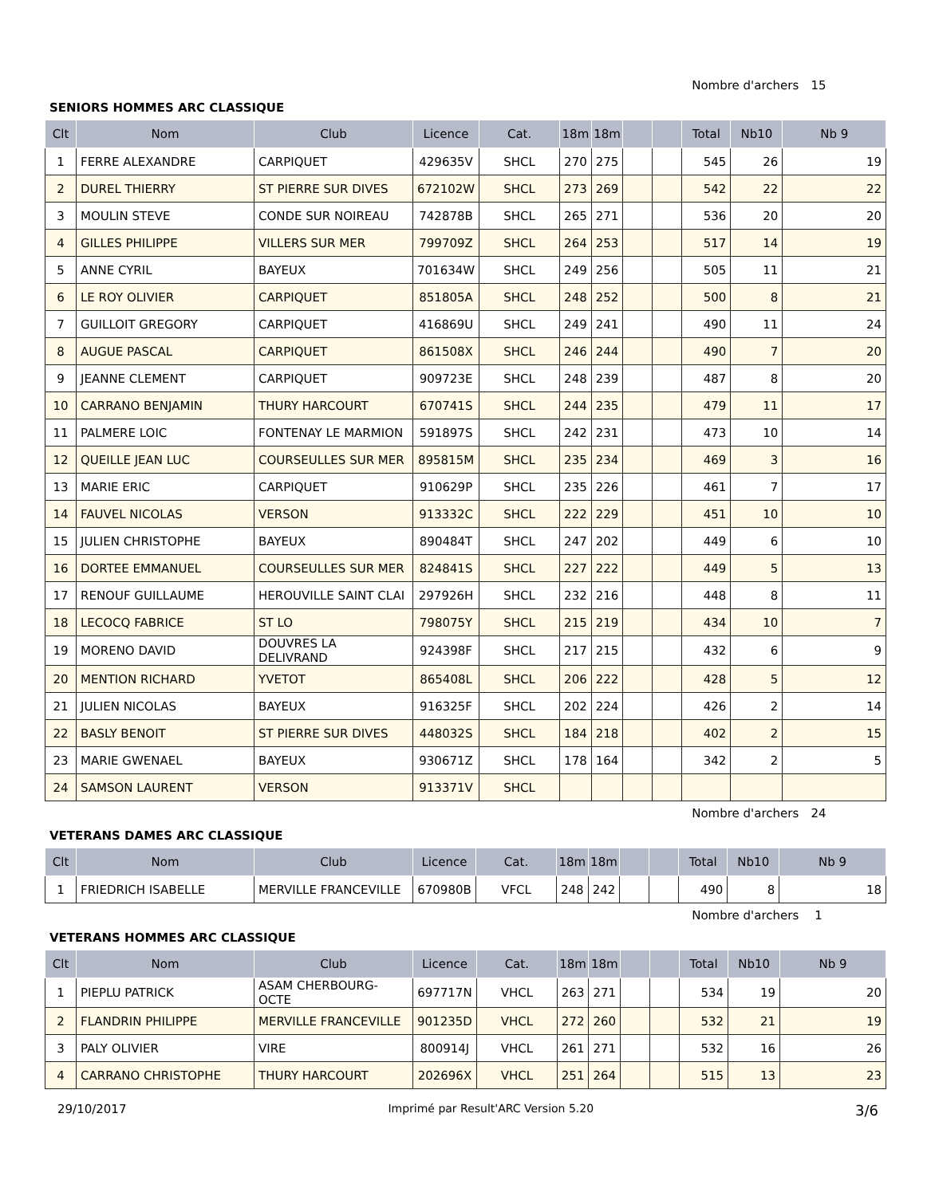Nombre d'archers 15
SENIORS HOMMES ARC CLASSIQUE
| Clt | Nom | Club | Licence | Cat. | 18m | 18m | | | Total | Nb10 | Nb 9 |
| --- | --- | --- | --- | --- | --- | --- | --- | --- | --- | --- | --- |
| 1 | FERRE ALEXANDRE | CARPIQUET | 429635V | SHCL | 270 | 275 | | | 545 | 26 | 19 |
| 2 | DUREL THIERRY | ST PIERRE SUR DIVES | 672102W | SHCL | 273 | 269 | | | 542 | 22 | 22 |
| 3 | MOULIN STEVE | CONDE SUR NOIREAU | 742878B | SHCL | 265 | 271 | | | 536 | 20 | 20 |
| 4 | GILLES PHILIPPE | VILLERS SUR MER | 799709Z | SHCL | 264 | 253 | | | 517 | 14 | 19 |
| 5 | ANNE CYRIL | BAYEUX | 701634W | SHCL | 249 | 256 | | | 505 | 11 | 21 |
| 6 | LE ROY OLIVIER | CARPIQUET | 851805A | SHCL | 248 | 252 | | | 500 | 8 | 21 |
| 7 | GUILLOIT GREGORY | CARPIQUET | 416869U | SHCL | 249 | 241 | | | 490 | 11 | 24 |
| 8 | AUGUE PASCAL | CARPIQUET | 861508X | SHCL | 246 | 244 | | | 490 | 7 | 20 |
| 9 | JEANNE CLEMENT | CARPIQUET | 909723E | SHCL | 248 | 239 | | | 487 | 8 | 20 |
| 10 | CARRANO BENJAMIN | THURY HARCOURT | 670741S | SHCL | 244 | 235 | | | 479 | 11 | 17 |
| 11 | PALMERE LOIC | FONTENAY LE MARMION | 591897S | SHCL | 242 | 231 | | | 473 | 10 | 14 |
| 12 | QUEILLE JEAN LUC | COURSEULLES SUR MER | 895815M | SHCL | 235 | 234 | | | 469 | 3 | 16 |
| 13 | MARIE ERIC | CARPIQUET | 910629P | SHCL | 235 | 226 | | | 461 | 7 | 17 |
| 14 | FAUVEL NICOLAS | VERSON | 913332C | SHCL | 222 | 229 | | | 451 | 10 | 10 |
| 15 | JULIEN CHRISTOPHE | BAYEUX | 890484T | SHCL | 247 | 202 | | | 449 | 6 | 10 |
| 16 | DORTEE EMMANUEL | COURSEULLES SUR MER | 824841S | SHCL | 227 | 222 | | | 449 | 5 | 13 |
| 17 | RENOUF GUILLAUME | HEROUVILLE SAINT CLAI | 297926H | SHCL | 232 | 216 | | | 448 | 8 | 11 |
| 18 | LECOCQ FABRICE | ST LO | 798075Y | SHCL | 215 | 219 | | | 434 | 10 | 7 |
| 19 | MORENO DAVID | DOUVRES LA DELIVRAND | 924398F | SHCL | 217 | 215 | | | 432 | 6 | 9 |
| 20 | MENTION RICHARD | YVETOT | 865408L | SHCL | 206 | 222 | | | 428 | 5 | 12 |
| 21 | JULIEN NICOLAS | BAYEUX | 916325F | SHCL | 202 | 224 | | | 426 | 2 | 14 |
| 22 | BASLY BENOIT | ST PIERRE SUR DIVES | 448032S | SHCL | 184 | 218 | | | 402 | 2 | 15 |
| 23 | MARIE GWENAEL | BAYEUX | 930671Z | SHCL | 178 | 164 | | | 342 | 2 | 5 |
| 24 | SAMSON LAURENT | VERSON | 913371V | SHCL | | | | | | | |
Nombre d'archers 24
VETERANS DAMES ARC CLASSIQUE
| Clt | Nom | Club | Licence | Cat. | 18m | 18m | | | Total | Nb10 | Nb 9 |
| --- | --- | --- | --- | --- | --- | --- | --- | --- | --- | --- | --- |
| 1 | FRIEDRICH ISABELLE | MERVILLE FRANCEVILLE | 670980B | VFCL | 248 | 242 | | | 490 | 8 | 18 |
Nombre d'archers 1
VETERANS HOMMES ARC CLASSIQUE
| Clt | Nom | Club | Licence | Cat. | 18m | 18m | | | Total | Nb10 | Nb 9 |
| --- | --- | --- | --- | --- | --- | --- | --- | --- | --- | --- | --- |
| 1 | PIEPLU PATRICK | ASAM CHERBOURG-OCTE | 697717N | VHCL | 263 | 271 | | | 534 | 19 | 20 |
| 2 | FLANDRIN PHILIPPE | MERVILLE FRANCEVILLE | 901235D | VHCL | 272 | 260 | | | 532 | 21 | 19 |
| 3 | PALY OLIVIER | VIRE | 800914J | VHCL | 261 | 271 | | | 532 | 16 | 26 |
| 4 | CARRANO CHRISTOPHE | THURY HARCOURT | 202696X | VHCL | 251 | 264 | | | 515 | 13 | 23 |
29/10/2017 Imprimé par Result'ARC Version 5.20 3/6